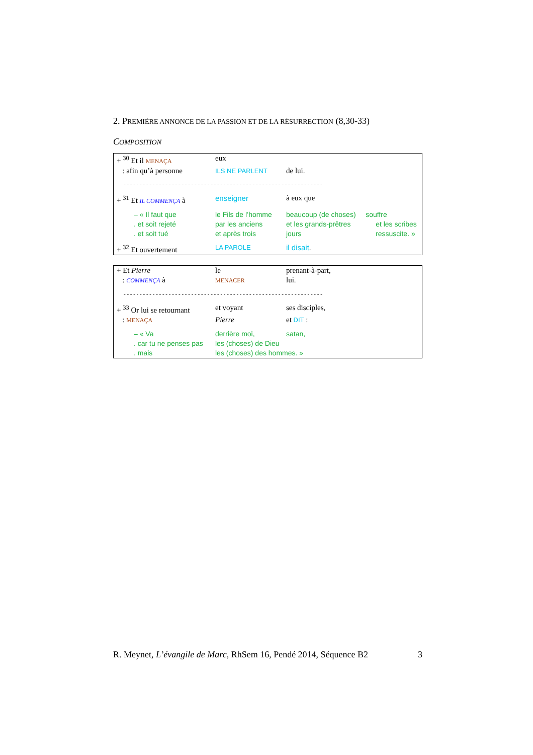2. PREMIÈRE ANNONCE DE LA PASSION ET DE LA RÉSURRECTION (8,30-33)
COMPOSITION
| + <sup>30</sup> Et il MENAÇA | eux | | |
| : afin qu’à personne | ILS NE PARLENT | de lui. | |
| - - - - - - - - - - - - - - - - - - - - - - - - - - - - - - - - - - - - - - - - - - - - - - - - - - - - - - - - - - - - - - | | | |
| + <sup>31</sup> Et IL COMMENÇA à | enseigner | à eux que | |
| – « Il faut que | le Fils de l’homme | beaucoup (de choses) | souffre |
| . et soit rejeté | par les anciens | et les grands-prêtres | et les scribes |
| . et soit tué | et après trois | jours | ressuscite. » |
| + <sup>32</sup> Et ouvertement | LA PAROLE | il disait . | |
| + Et Pierre | le | prenant-à-part, |
| : COMMENÇA à | MENACER | lui. |
| - - - - - - - - - - - - - - - - - - - - - - - - - - - - - - - - - - - - - - - - - - - - - - - - - - - - - - - - - - - - - - | | |
| + <sup>33</sup> Or lui se retournant | et voyant | ses disciples, |
| : MENAÇA | Pierre | et DIT : |
| – « Va | derrière moi, | satan, |
| . car tu ne penses pas | les (choses) de Dieu | |
| . mais | les (choses) des hommes. » | |
R. Meynet, L’évangile de Marc, RhSem 16, Pendé 2014, Séquence B2 3